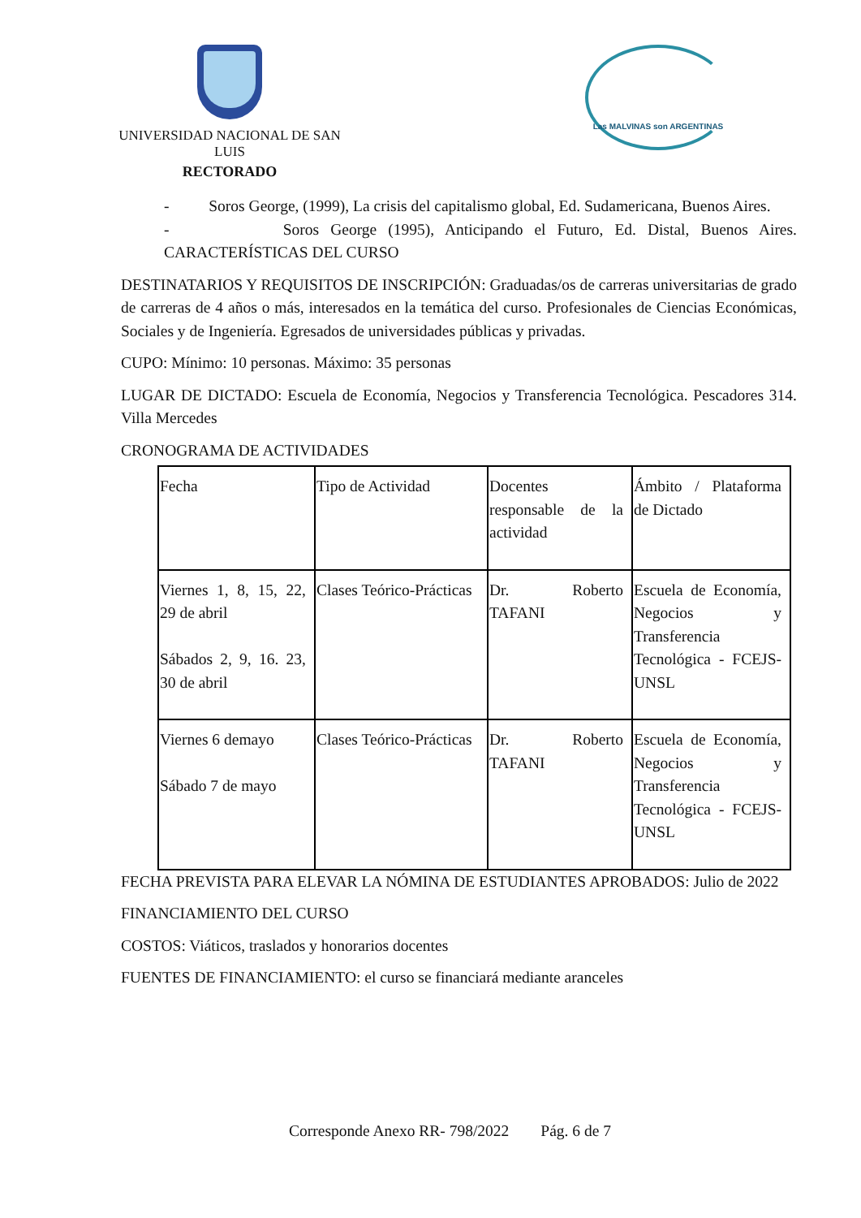UNIVERSIDAD NACIONAL DE SAN LUIS
RECTORADO
Las MALVINAS son ARGENTINAS
- Soros George, (1999), La crisis del capitalismo global, Ed. Sudamericana, Buenos Aires.
- Soros George (1995), Anticipando el Futuro, Ed. Distal, Buenos Aires. CARACTERÍSTICAS DEL CURSO
DESTINATARIOS Y REQUISITOS DE INSCRIPCIÓN: Graduadas/os de carreras universitarias de grado de carreras de 4 años o más, interesados en la temática del curso. Profesionales de Ciencias Económicas, Sociales y de Ingeniería. Egresados de universidades públicas y privadas.
CUPO: Mínimo: 10 personas. Máximo: 35 personas
LUGAR DE DICTADO: Escuela de Economía, Negocios y Transferencia Tecnológica. Pescadores 314. Villa Mercedes
CRONOGRAMA DE ACTIVIDADES
| Fecha | Tipo de Actividad | Docentes responsable de la actividad | Ámbito / Plataforma de Dictado |
| Viernes 1, 8, 15, 22, 29 de abril Sábados 2, 9, 16. 23, 30 de abril | Clases Teórico-Prácticas | Dr. Roberto TAFANI | Escuela de Economía, Negocios y Transferencia Tecnológica - FCEJS-UNSL |
| Viernes 6 demayo Sábado 7 de mayo | Clases Teórico-Prácticas | Dr. Roberto TAFANI | Escuela de Economía, Negocios y Transferencia Tecnológica - FCEJS-UNSL |
FECHA PREVISTA PARA ELEVAR LA NÓMINA DE ESTUDIANTES APROBADOS: Julio de 2022
FINANCIAMIENTO DEL CURSO
COSTOS: Viáticos, traslados y honorarios docentes
FUENTES DE FINANCIAMIENTO: el curso se financiará mediante aranceles
Corresponde Anexo RR- 798/2022 Pág. 6 de 7